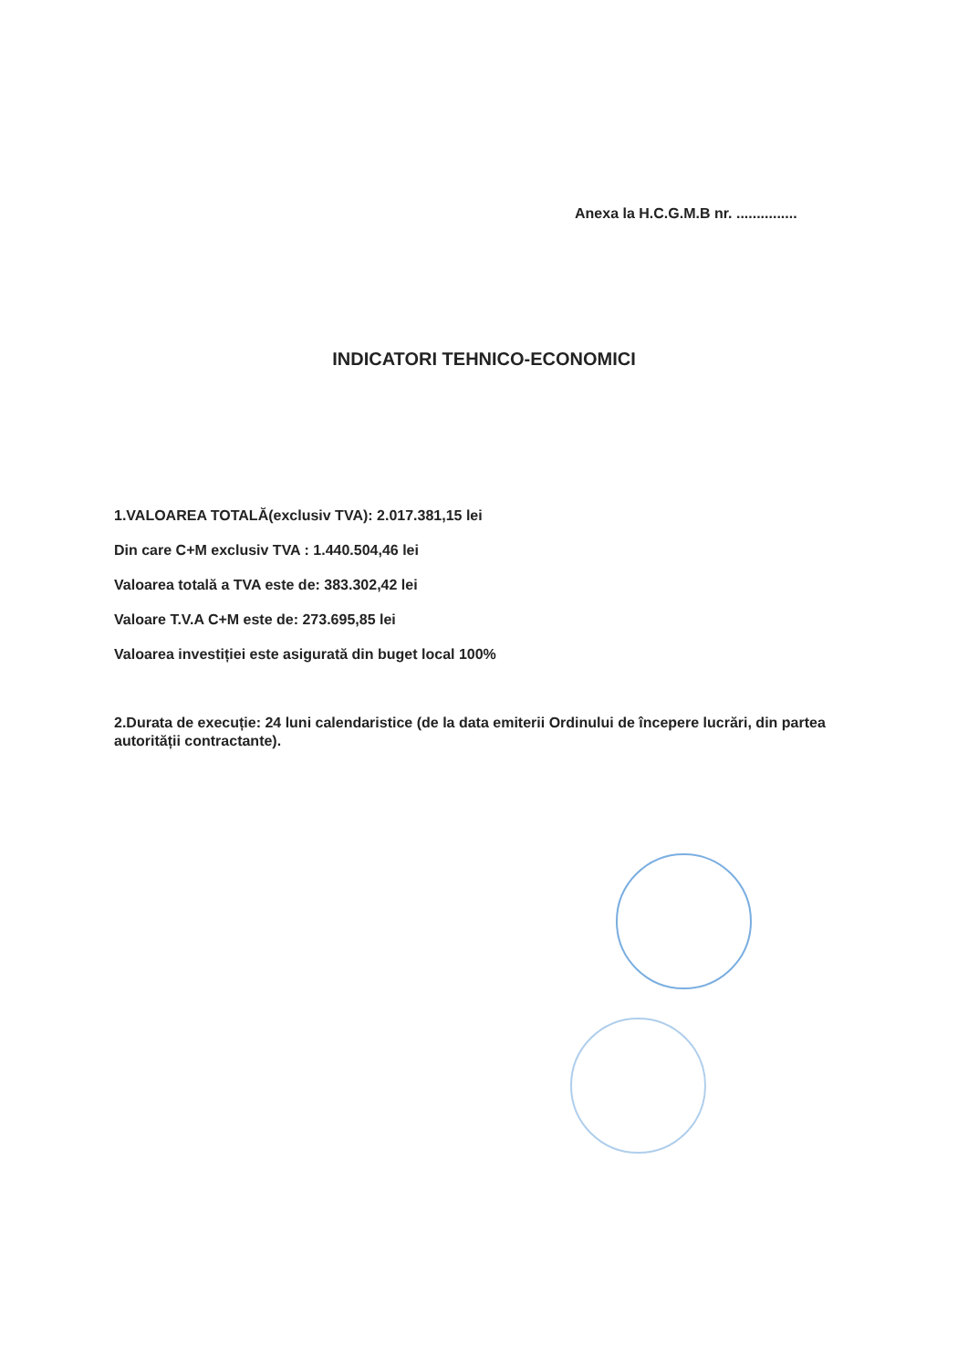Anexa la H.C.G.M.B nr. ...............
INDICATORI TEHNICO-ECONOMICI
1.VALOAREA TOTALĂ(exclusiv TVA): 2.017.381,15 lei
Din care C+M exclusiv TVA : 1.440.504,46 lei
Valoarea totală a TVA este de: 383.302,42 lei
Valoare T.V.A C+M este de: 273.695,85 lei
Valoarea investiției este asigurată din buget local 100%
2.Durata de execuție: 24 luni calendaristice (de la data emiterii Ordinului de începere lucrări, din partea autorității contractante).